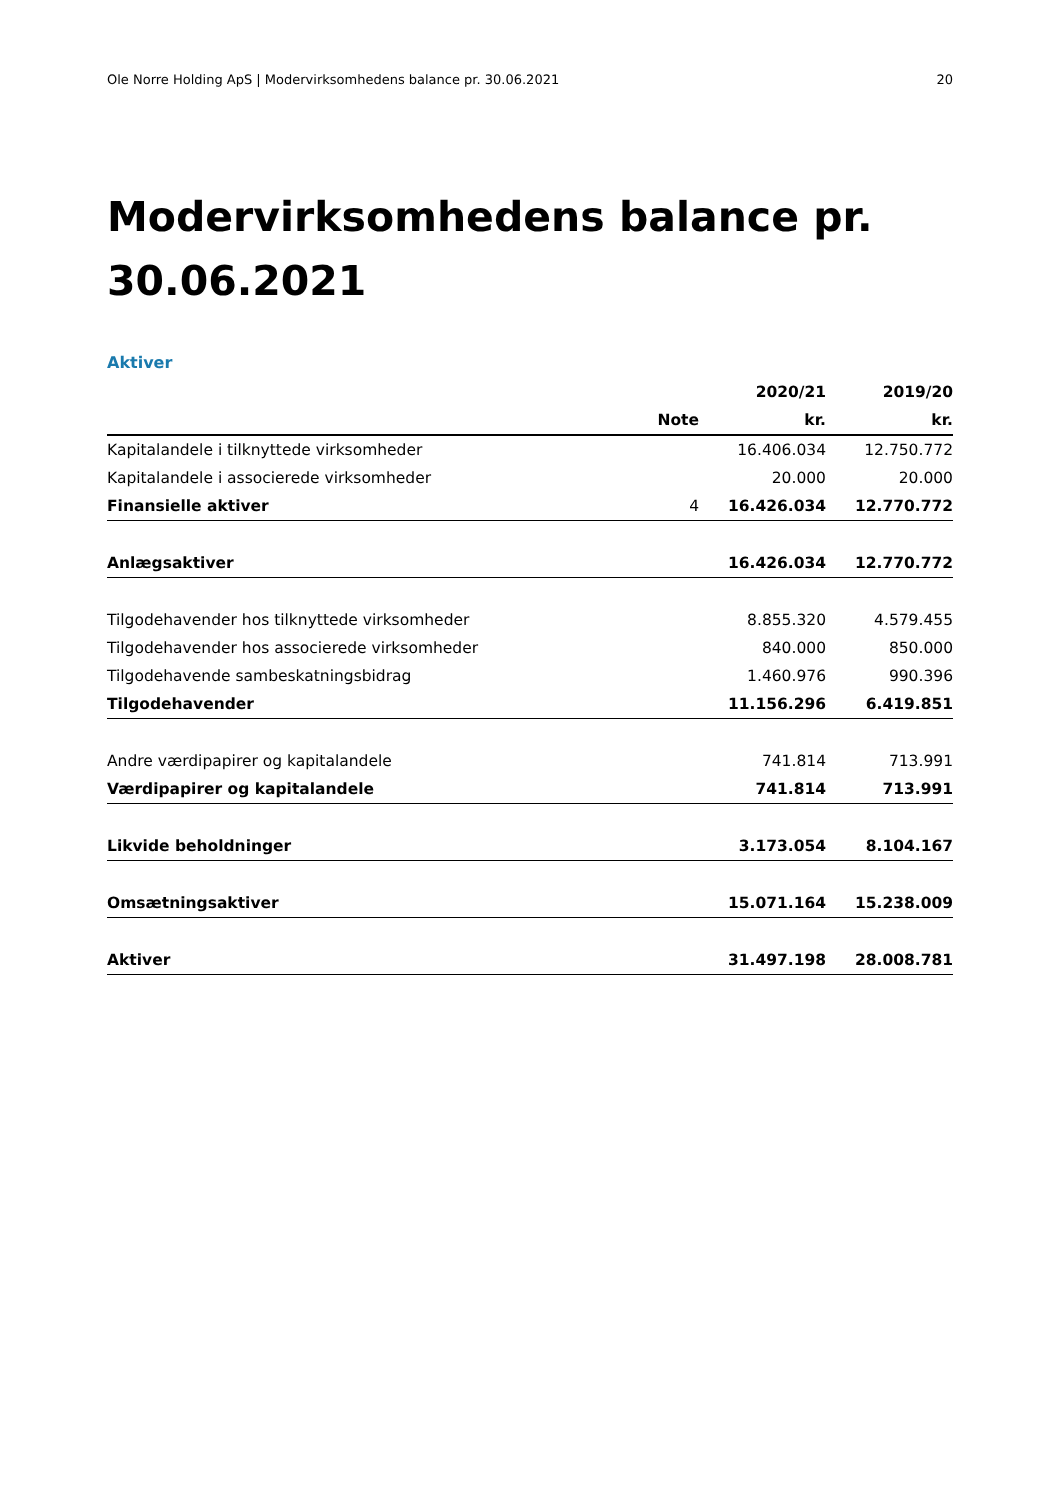Ole Norre Holding ApS | Modervirksomhedens balance pr. 30.06.2021 20
Modervirksomhedens balance pr.
30.06.2021
Aktiver
| | | 2020/21 | 2019/20 |
| --- | --- | --- | --- |
| | Note | kr. | kr. |
| Kapitalandele i tilknyttede virksomheder | | 16.406.034 | 12.750.772 |
| Kapitalandele i associerede virksomheder | | 20.000 | 20.000 |
| Finansielle aktiver | 4 | 16.426.034 | 12.770.772 |
| Anlægsaktiver | | 16.426.034 | 12.770.772 |
| Tilgodehavender hos tilknyttede virksomheder | | 8.855.320 | 4.579.455 |
| Tilgodehavender hos associerede virksomheder | | 840.000 | 850.000 |
| Tilgodehavende sambeskatningsbidrag | | 1.460.976 | 990.396 |
| Tilgodehavender | | 11.156.296 | 6.419.851 |
| Andre værdipapirer og kapitalandele | | 741.814 | 713.991 |
| Værdipapirer og kapitalandele | | 741.814 | 713.991 |
| Likvide beholdninger | | 3.173.054 | 8.104.167 |
| Omsætningsaktiver | | 15.071.164 | 15.238.009 |
| Aktiver | | 31.497.198 | 28.008.781 |